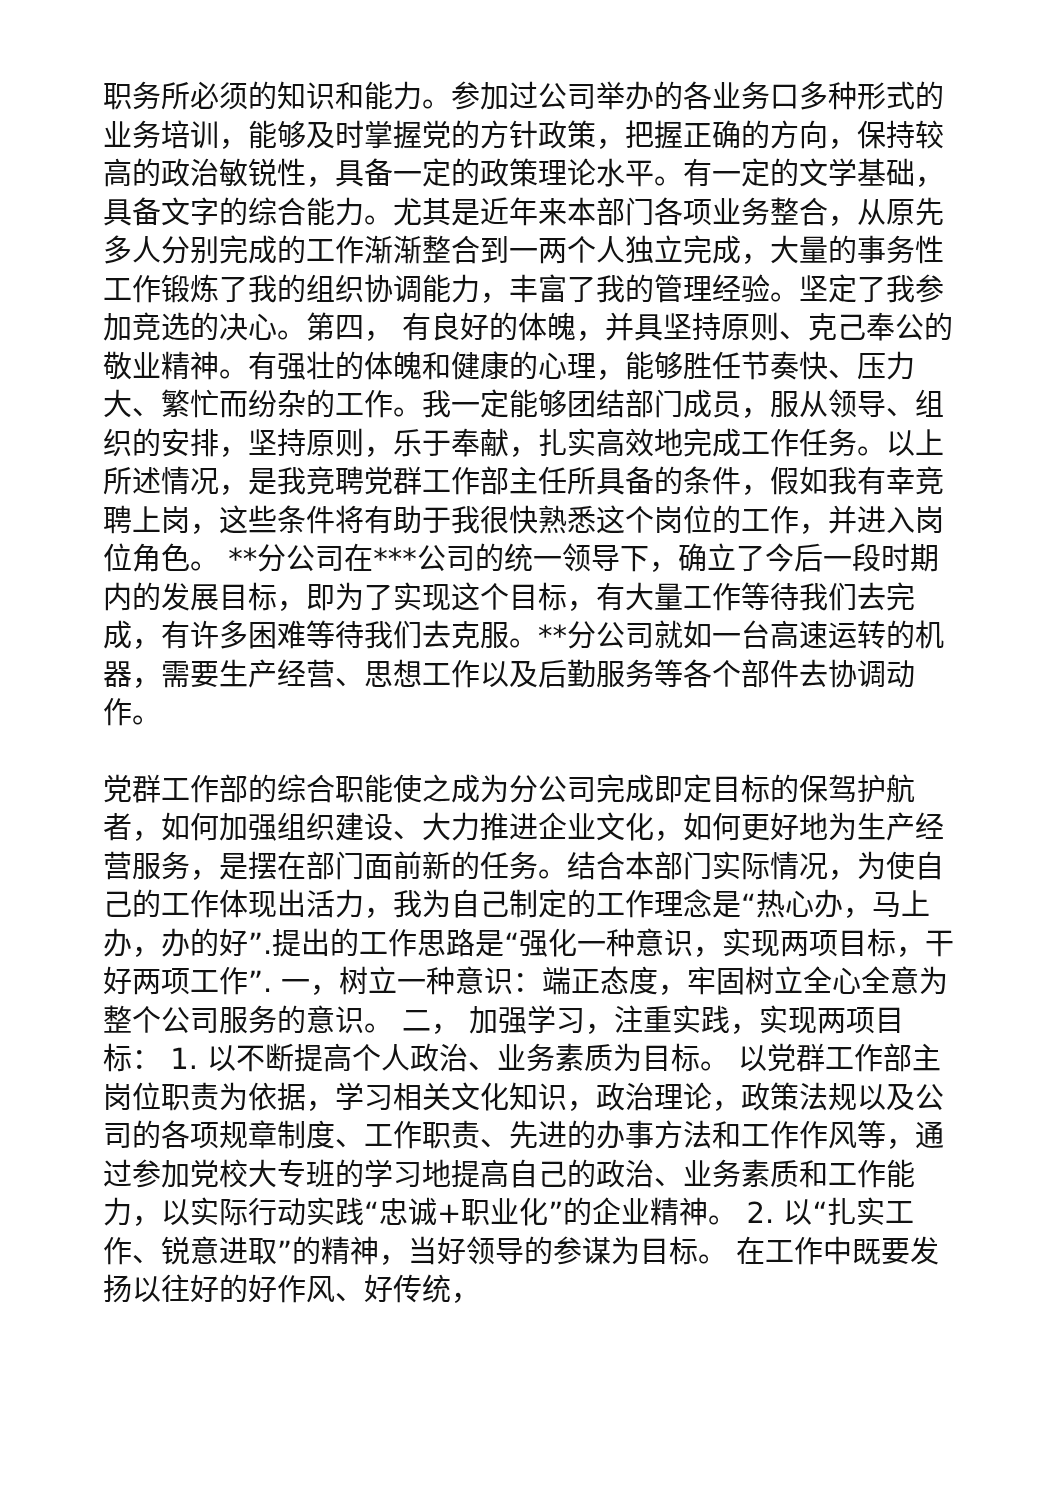职务所必须的知识和能力。参加过公司举办的各业务口多种形式的业务培训，能够及时掌握党的方针政策，把握正确的方向，保持较高的政治敏锐性，具备一定的政策理论水平。有一定的文学基础，具备文字的综合能力。尤其是近年来本部门各项业务整合，从原先多人分别完成的工作渐渐整合到一两个人独立完成，大量的事务性工作锻炼了我的组织协调能力，丰富了我的管理经验。坚定了我参加竞选的决心。第四， 有良好的体魄，并具坚持原则、克己奉公的敬业精神。有强壮的体魄和健康的心理，能够胜任节奏快、压力大、繁忙而纷杂的工作。我一定能够团结部门成员，服从领导、组织的安排，坚持原则，乐于奉献，扎实高效地完成工作任务。以上所述情况，是我竞聘党群工作部主任所具备的条件，假如我有幸竞聘上岗，这些条件将有助于我很快熟悉这个岗位的工作，并进入岗位角色。 **分公司在***公司的统一领导下，确立了今后一段时期内的发展目标，即为了实现这个目标，有大量工作等待我们去完成，有许多困难等待我们去克服。**分公司就如一台高速运转的机器，需要生产经营、思想工作以及后勤服务等各个部件去协调动作。
党群工作部的综合职能使之成为分公司完成即定目标的保驾护航者，如何加强组织建设、大力推进企业文化，如何更好地为生产经营服务，是摆在部门面前新的任务。结合本部门实际情况，为使自己的工作体现出活力，我为自己制定的工作理念是“热心办，马上办，办的好”.提出的工作思路是“强化一种意识，实现两项目标，干好两项工作”. 一，树立一种意识：端正态度，牢固树立全心全意为整个公司服务的意识。 二， 加强学习，注重实践，实现两项目标： 1. 以不断提高个人政治、业务素质为目标。 以党群工作部主岗位职责为依据，学习相关文化知识，政治理论，政策法规以及公司的各项规章制度、工作职责、先进的办事方法和工作作风等，通过参加党校大专班的学习地提高自己的政治、业务素质和工作能力，以实际行动实践“忠诚+职业化”的企业精神。 2. 以“扎实工作、锐意进取”的精神，当好领导的参谋为目标。 在工作中既要发扬以往好的好作风、好传统，